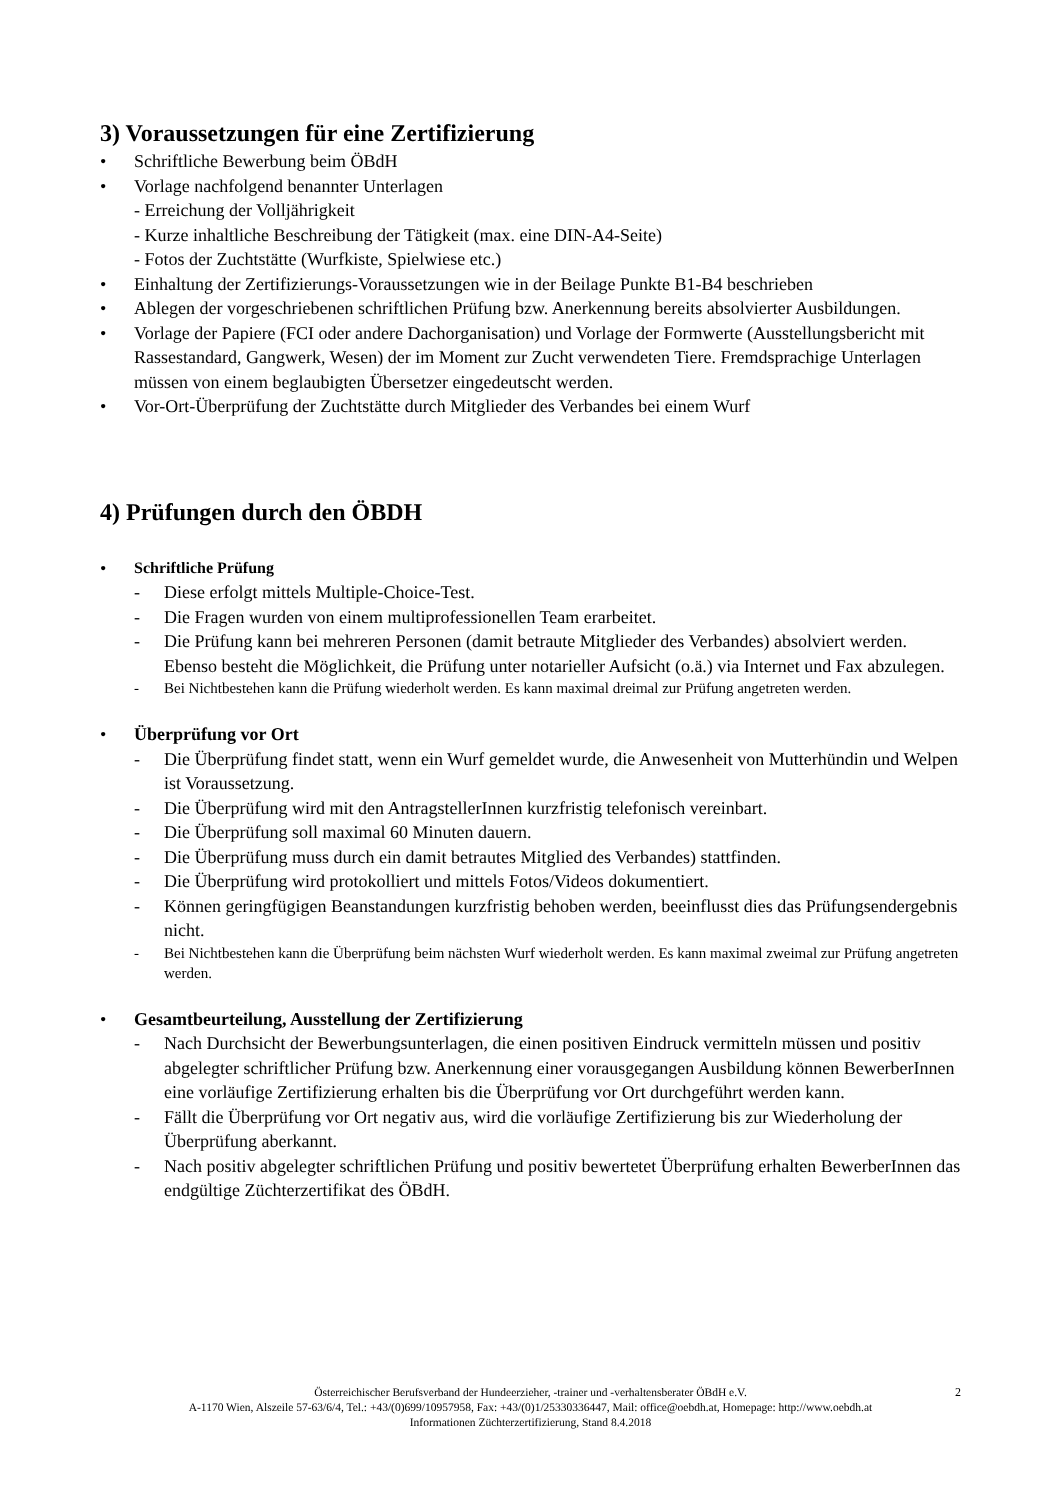3) Voraussetzungen für eine Zertifizierung
• Schriftliche Bewerbung beim ÖBdH
• Vorlage nachfolgend benannter Unterlagen
- Erreichung der Volljährigkeit
- Kurze inhaltliche Beschreibung der Tätigkeit (max. eine DIN-A4-Seite)
- Fotos der Zuchtstätte (Wurfkiste, Spielwiese etc.)
• Einhaltung der Zertifizierungs-Voraussetzungen wie in der Beilage Punkte B1-B4 beschrieben
• Ablegen der vorgeschriebenen schriftlichen Prüfung bzw. Anerkennung bereits absolvierter Ausbildungen.
• Vorlage der Papiere (FCI oder andere Dachorganisation) und Vorlage der Formwerte (Ausstellungsbericht mit Rassestandard, Gangwerk, Wesen) der im Moment zur Zucht verwendeten Tiere. Fremdsprachige Unterlagen müssen von einem beglaubigten Übersetzer eingedeutscht werden.
• Vor-Ort-Überprüfung der Zuchtstätte durch Mitglieder des Verbandes bei einem Wurf
4) Prüfungen durch den ÖBDH
• Schriftliche Prüfung
- Diese erfolgt mittels Multiple-Choice-Test.
- Die Fragen wurden von einem multiprofessionellen Team erarbeitet.
- Die Prüfung kann bei mehreren Personen (damit betraute Mitglieder des Verbandes) absolviert werden. Ebenso besteht die Möglichkeit, die Prüfung unter notarieller Aufsicht (o.ä.) via Internet und Fax abzulegen.
- Bei Nichtbestehen kann die Prüfung wiederholt werden. Es kann maximal dreimal zur Prüfung angetreten werden.
• Überprüfung vor Ort
- Die Überprüfung findet statt, wenn ein Wurf gemeldet wurde, die Anwesenheit von Mutterhündin und Welpen ist Voraussetzung.
- Die Überprüfung wird mit den AntragstellerInnen kurzfristig telefonisch vereinbart.
- Die Überprüfung soll maximal 60 Minuten dauern.
- Die Überprüfung muss durch ein damit betrautes Mitglied des Verbandes) stattfinden.
- Die Überprüfung wird protokolliert und mittels Fotos/Videos dokumentiert.
- Können geringfügigen Beanstandungen kurzfristig behoben werden, beeinflusst dies das Prüfungsendergebnis nicht.
- Bei Nichtbestehen kann die Überprüfung beim nächsten Wurf wiederholt werden. Es kann maximal zweimal zur Prüfung angetreten werden.
• Gesamtbeurteilung, Ausstellung der Zertifizierung
- Nach Durchsicht der Bewerbungsunterlagen, die einen positiven Eindruck vermitteln müssen und positiv abgelegter schriftlicher Prüfung bzw. Anerkennung einer vorausgegangen Ausbildung können BewerberInnen eine vorläufige Zertifizierung erhalten bis die Überprüfung vor Ort durchgeführt werden kann.
- Fällt die Überprüfung vor Ort negativ aus, wird die vorläufige Zertifizierung bis zur Wiederholung der Überprüfung aberkannt.
- Nach positiv abgelegter schriftlichen Prüfung und positiv bewertetet Überprüfung erhalten BewerberInnen das endgültige Züchterzertifikat des ÖBdH.
2
Österreichischer Berufsverband der Hundeerzieher, -trainer und -verhaltensberater ÖBdH e.V.
A-1170 Wien, Alszeile 57-63/6/4, Tel.: +43/(0)699/10957958, Fax: +43/(0)1/25330336447, Mail: office@oebdh.at, Homepage: http://www.oebdh.at
Informationen Züchterzertifizierung, Stand 8.4.2018